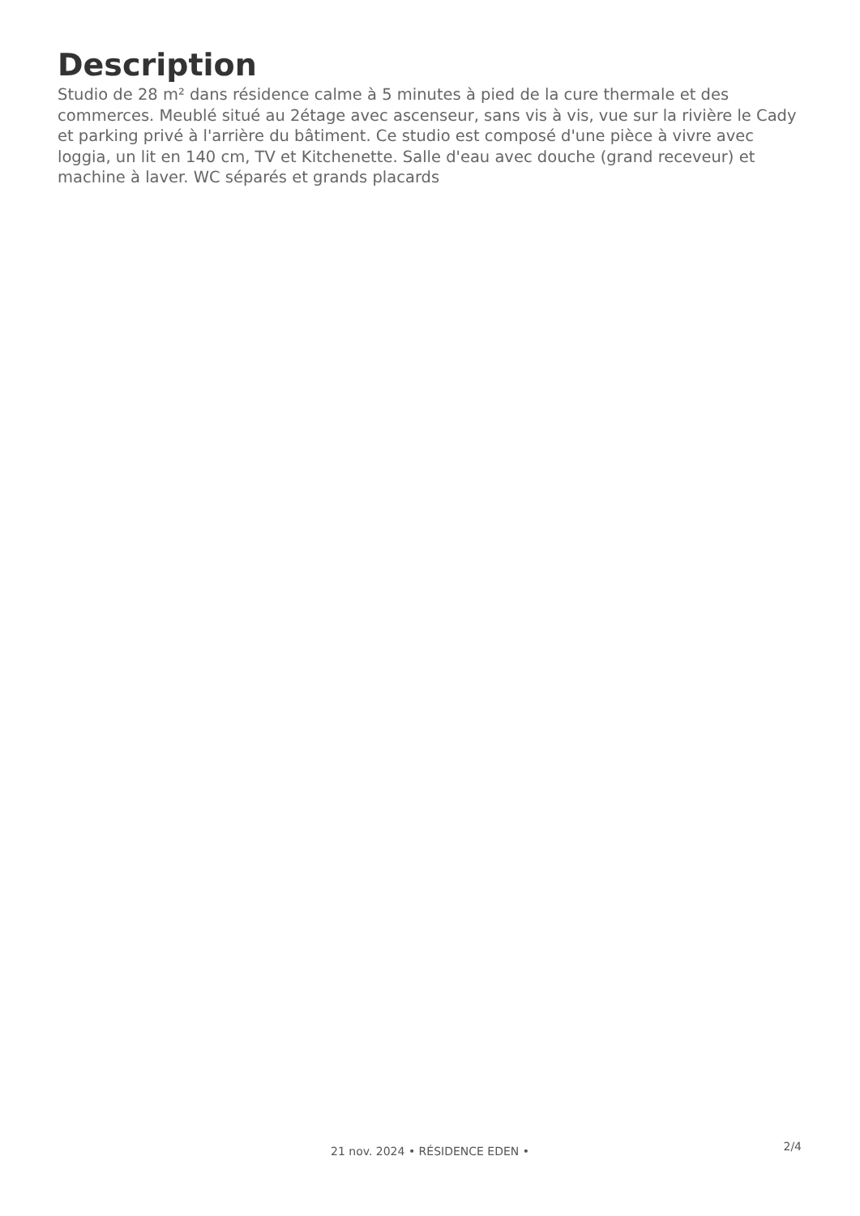Description
Studio de 28 m² dans résidence calme à 5 minutes à pied de la cure thermale et des commerces. Meublé situé au 2étage avec ascenseur, sans vis à vis, vue sur la rivière le Cady et parking privé à l'arrière du bâtiment. Ce studio est composé d'une pièce à vivre avec loggia, un lit en 140 cm, TV et Kitchenette. Salle d'eau avec douche (grand receveur) et machine à laver. WC séparés et grands placards
2/4
21 nov. 2024 • RÉSIDENCE EDEN •